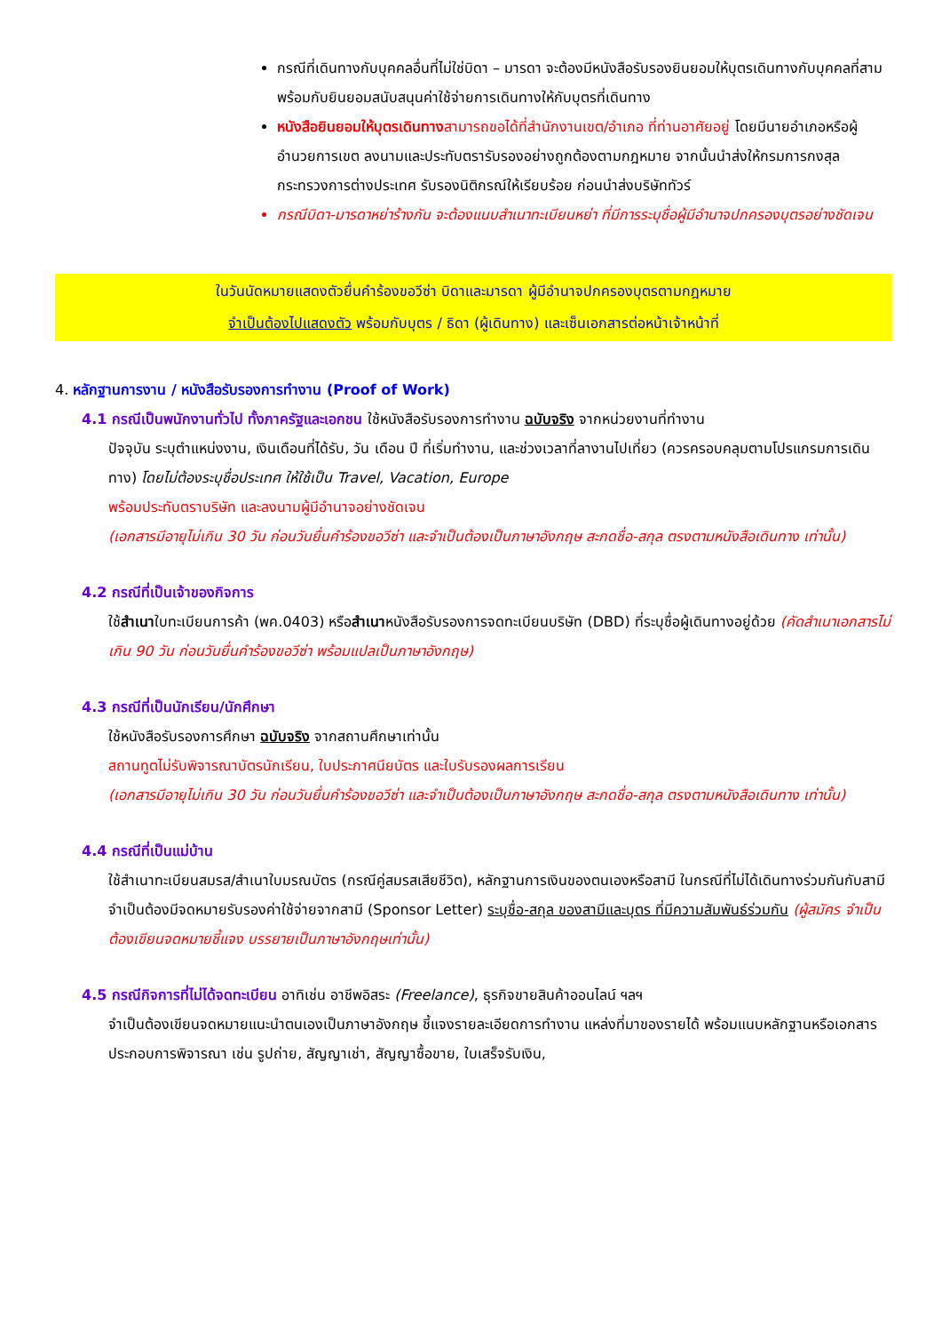กรณีที่เดินทางกับบุคคลอื่นที่ไม่ใช่บิดา – มารดา จะต้องมีหนังสือรับรองยินยอมให้บุตรเดินทางกับบุคคลที่สาม พร้อมกับยินยอมสนับสนุนค่าใช้จ่ายการเดินทางให้กับบุตรที่เดินทาง
หนังสือยินยอมให้บุตรเดินทาง สามารถขอได้ที่สำนักงานเขต/อำเภอ ที่ท่านอาศัยอยู่ โดยมีนายอำเภอหรือผู้อำนวยการเขต ลงนามและประทับตรารับรองอย่างถูกต้องตามกฎหมาย จากนั้นนำส่งให้กรมการกงสุล กระทรวงการต่างประเทศ รับรองนิติกรณ์ให้เรียบร้อย ก่อนนำส่งบริษัททัวร์
กรณีบิดา-มารดาหย่าร้างกัน จะต้องแนบสำเนาทะเบียนหย่า ที่มีการระบุชื่อผู้มีอำนาจปกครองบุตรอย่างชัดเจน
ในวันนัดหมายแสดงตัวยื่นคำร้องขอวีซ่า บิดาและมารดา ผู้มีอำนาจปกครองบุตรตามกฎหมาย
จำเป็นต้องไปแสดงตัว พร้อมกับบุตร / ธิดา (ผู้เดินทาง) และเซ็นเอกสารต่อหน้าเจ้าหน้าที่
4. หลักฐานการงาน / หนังสือรับรองการทำงาน (Proof of Work)
4.1 กรณีเป็นพนักงานทั่วไป ทั้งภาครัฐและเอกชน ใช้หนังสือรับรองการทำงาน ฉบับจริง จากหน่วยงานที่ทำงาน
ปัจจุบัน ระบุตำแหน่งงาน, เงินเดือนที่ได้รับ, วัน เดือน ปี ที่เริ่มทำงาน, และช่วงเวลาที่ลางานไปเที่ยว (ควรครอบคลุมตามโปรแกรมการเดินทาง) โดยไม่ต้องระบุชื่อประเทศ ให้ใช้เป็น Travel, Vacation, Europe
พร้อมประทับตราบริษัท และลงนามผู้มีอำนาจอย่างชัดเจน
(เอกสารมีอายุไม่เกิน 30 วัน ก่อนวันยื่นคำร้องขอวีซ่า และจำเป็นต้องเป็นภาษาอังกฤษ สะกดชื่อ-สกุล ตรงตามหนังสือเดินทาง เท่านั้น)
4.2 กรณีที่เป็นเจ้าของกิจการ
ใช้สำเนาใบทะเบียนการค้า (พค.0403) หรือสำเนาหนังสือรับรองการจดทะเบียนบริษัท (DBD) ที่ระบุชื่อผู้เดินทางอยู่ด้วย (คัดสำเนาเอกสารไม่เกิน 90 วัน ก่อนวันยื่นคำร้องขอวีซ่า พร้อมแปลเป็นภาษาอังกฤษ)
4.3 กรณีที่เป็นนักเรียน/นักศึกษา
ใช้หนังสือรับรองการศึกษา ฉบับจริง จากสถานศึกษาเท่านั้น
สถานทูตไม่รับพิจารณาบัตรนักเรียน, ใบประกาศนียบัตร และใบรับรองผลการเรียน
(เอกสารมีอายุไม่เกิน 30 วัน ก่อนวันยื่นคำร้องขอวีซ่า และจำเป็นต้องเป็นภาษาอังกฤษ สะกดชื่อ-สกุล ตรงตามหนังสือเดินทาง เท่านั้น)
4.4 กรณีที่เป็นแม่บ้าน
ใช้สำเนาทะเบียนสมรส/สำเนาใบมรณบัตร (กรณีคู่สมรสเสียชีวิต), หลักฐานการเงินของตนเองหรือสามี ในกรณีที่ไม่ได้เดินทางร่วมกันกับสามี จำเป็นต้องมีจดหมายรับรองค่าใช้จ่ายจากสามี (Sponsor Letter) ระบุชื่อ-สกุล ของสามีและบุตร ที่มีความสัมพันธ์ร่วมกัน (ผู้สมัคร จำเป็นต้องเขียนจดหมายชี้แจง บรรยายเป็นภาษาอังกฤษเท่านั้น)
4.5 กรณีกิจการที่ไม่ได้จดทะเบียน อาทิเช่น อาชีพอิสระ (Freelance), ธุรกิจขายสินค้าออนไลน์ ฯลฯ
จำเป็นต้องเขียนจดหมายแนะนำตนเองเป็นภาษาอังกฤษ ชี้แจงรายละเอียดการทำงาน แหล่งที่มาของรายได้ พร้อมแนบหลักฐานหรือเอกสารประกอบการพิจารณา เช่น รูปถ่าย, สัญญาเช่า, สัญญาซื้อขาย, ใบเสร็จรับเงิน,